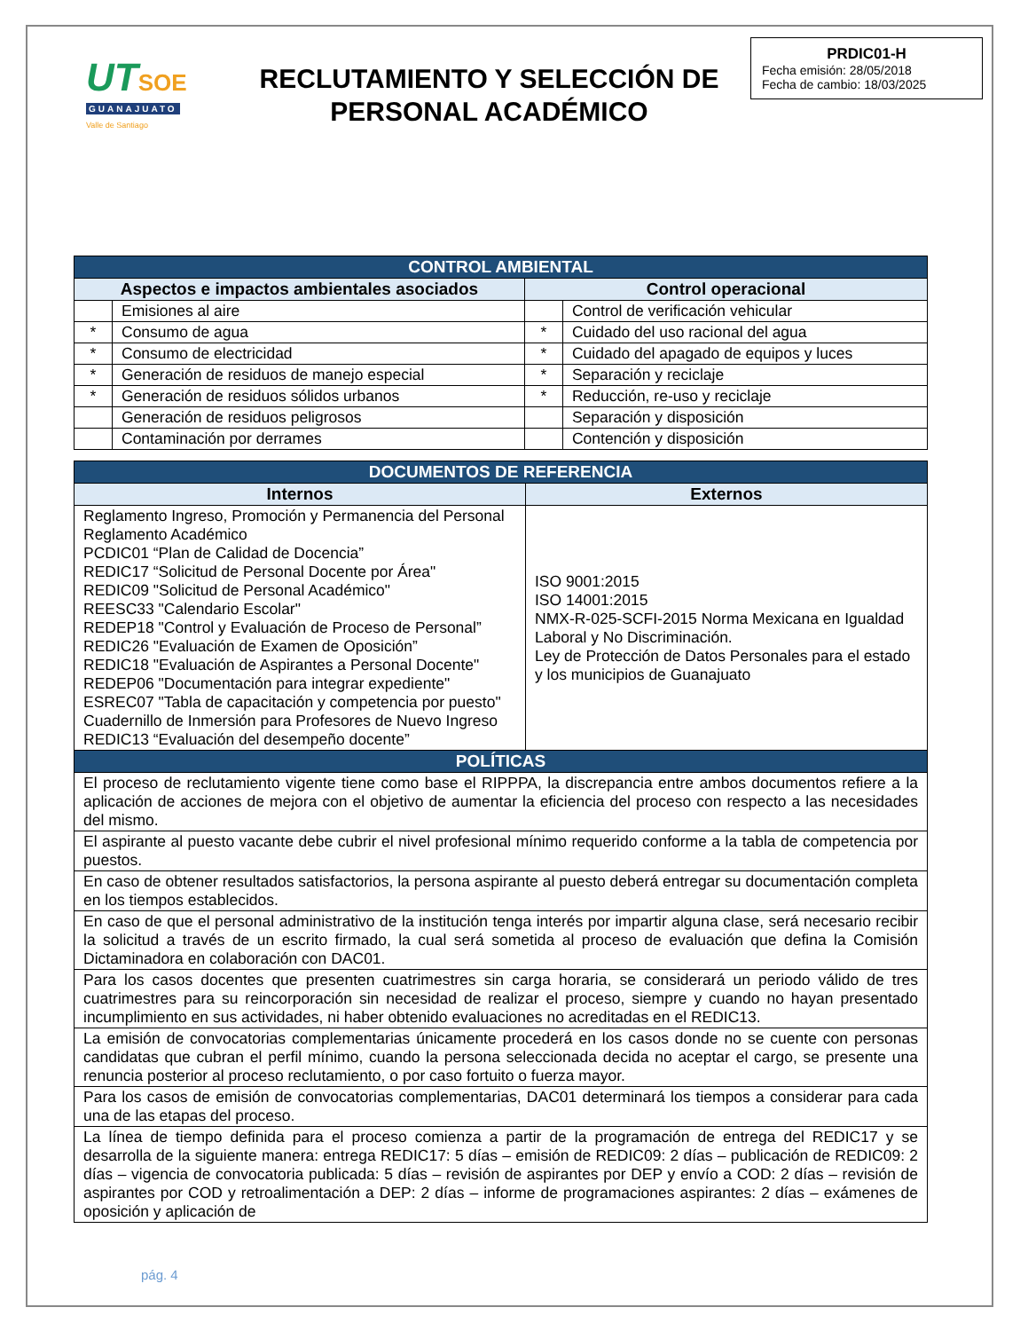UT SOE
GUANAJUATO
Valle de Santiago
RECLUTAMIENTO Y SELECCIÓN DE
PERSONAL ACADÉMICO
PRDIC01-H
Fecha emisión: 28/05/2018
Fecha de cambio: 18/03/2025
| CONTROL AMBIENTAL | | | |
| --- | --- | --- | --- |
| Aspectos e impactos ambientales asociados | | Control operacional | |
| | Emisiones al aire | | Control de verificación vehicular |
| * | Consumo de agua | * | Cuidado del uso racional del agua |
| * | Consumo de electricidad | * | Cuidado del apagado de equipos y luces |
| * | Generación de residuos de manejo especial | * | Separación y reciclaje |
| * | Generación de residuos sólidos urbanos | * | Reducción, re-uso y reciclaje |
| | Generación de residuos peligrosos | | Separación y disposición |
| | Contaminación por derrames | | Contención y disposición |
| DOCUMENTOS DE REFERENCIA | |
| --- | --- |
| Internos | Externos |
| Reglamento Ingreso, Promoción y Permanencia del Personal Reglamento Académico PCDIC01 “Plan de Calidad de Docencia” REDIC17 “Solicitud de Personal Docente por Área" REDIC09 "Solicitud de Personal Académico" REESC33 "Calendario Escolar" REDEP18 "Control y Evaluación de Proceso de Personal” REDIC26 "Evaluación de Examen de Oposición” REDIC18 "Evaluación de Aspirantes a Personal Docente" REDEP06 "Documentación para integrar expediente" ESREC07 "Tabla de capacitación y competencia por puesto" Cuadernillo de Inmersión para Profesores de Nuevo Ingreso REDIC13 “Evaluación del desempeño docente” | ISO 9001:2015 ISO 14001:2015 NMX-R-025-SCFI-2015 Norma Mexicana en Igualdad Laboral y No Discriminación. Ley de Protección de Datos Personales para el estado y los municipios de Guanajuato |
| POLÍTICAS | |
| El proceso de reclutamiento vigente tiene como base el RIPPPA, la discrepancia entre ambos documentos refiere a la aplicación de acciones de mejora con el objetivo de aumentar la eficiencia del proceso con respecto a las necesidades del mismo. | |
| El aspirante al puesto vacante debe cubrir el nivel profesional mínimo requerido conforme a la tabla de competencia por puestos. | |
| En caso de obtener resultados satisfactorios, la persona aspirante al puesto deberá entregar su documentación completa en los tiempos establecidos. | |
| En caso de que el personal administrativo de la institución tenga interés por impartir alguna clase, será necesario recibir la solicitud a través de un escrito firmado, la cual será sometida al proceso de evaluación que defina la Comisión Dictaminadora en colaboración con DAC01. | |
| Para los casos docentes que presenten cuatrimestres sin carga horaria, se considerará un periodo válido de tres cuatrimestres para su reincorporación sin necesidad de realizar el proceso, siempre y cuando no hayan presentado incumplimiento en sus actividades, ni haber obtenido evaluaciones no acreditadas en el REDIC13. | |
| La emisión de convocatorias complementarias únicamente procederá en los casos donde no se cuente con personas candidatas que cubran el perfil mínimo, cuando la persona seleccionada decida no aceptar el cargo, se presente una renuncia posterior al proceso reclutamiento, o por caso fortuito o fuerza mayor. | |
| Para los casos de emisión de convocatorias complementarias, DAC01 determinará los tiempos a considerar para cada una de las etapas del proceso. | |
| La línea de tiempo definida para el proceso comienza a partir de la programación de entrega del REDIC17 y se desarrolla de la siguiente manera: entrega REDIC17: 5 días – emisión de REDIC09: 2 días – publicación de REDIC09: 2 días – vigencia de convocatoria publicada: 5 días – revisión de aspirantes por DEP y envío a COD: 2 días – revisión de aspirantes por COD y retroalimentación a DEP: 2 días – informe de programaciones aspirantes: 2 días – exámenes de oposición y aplicación de | |
pág. 4